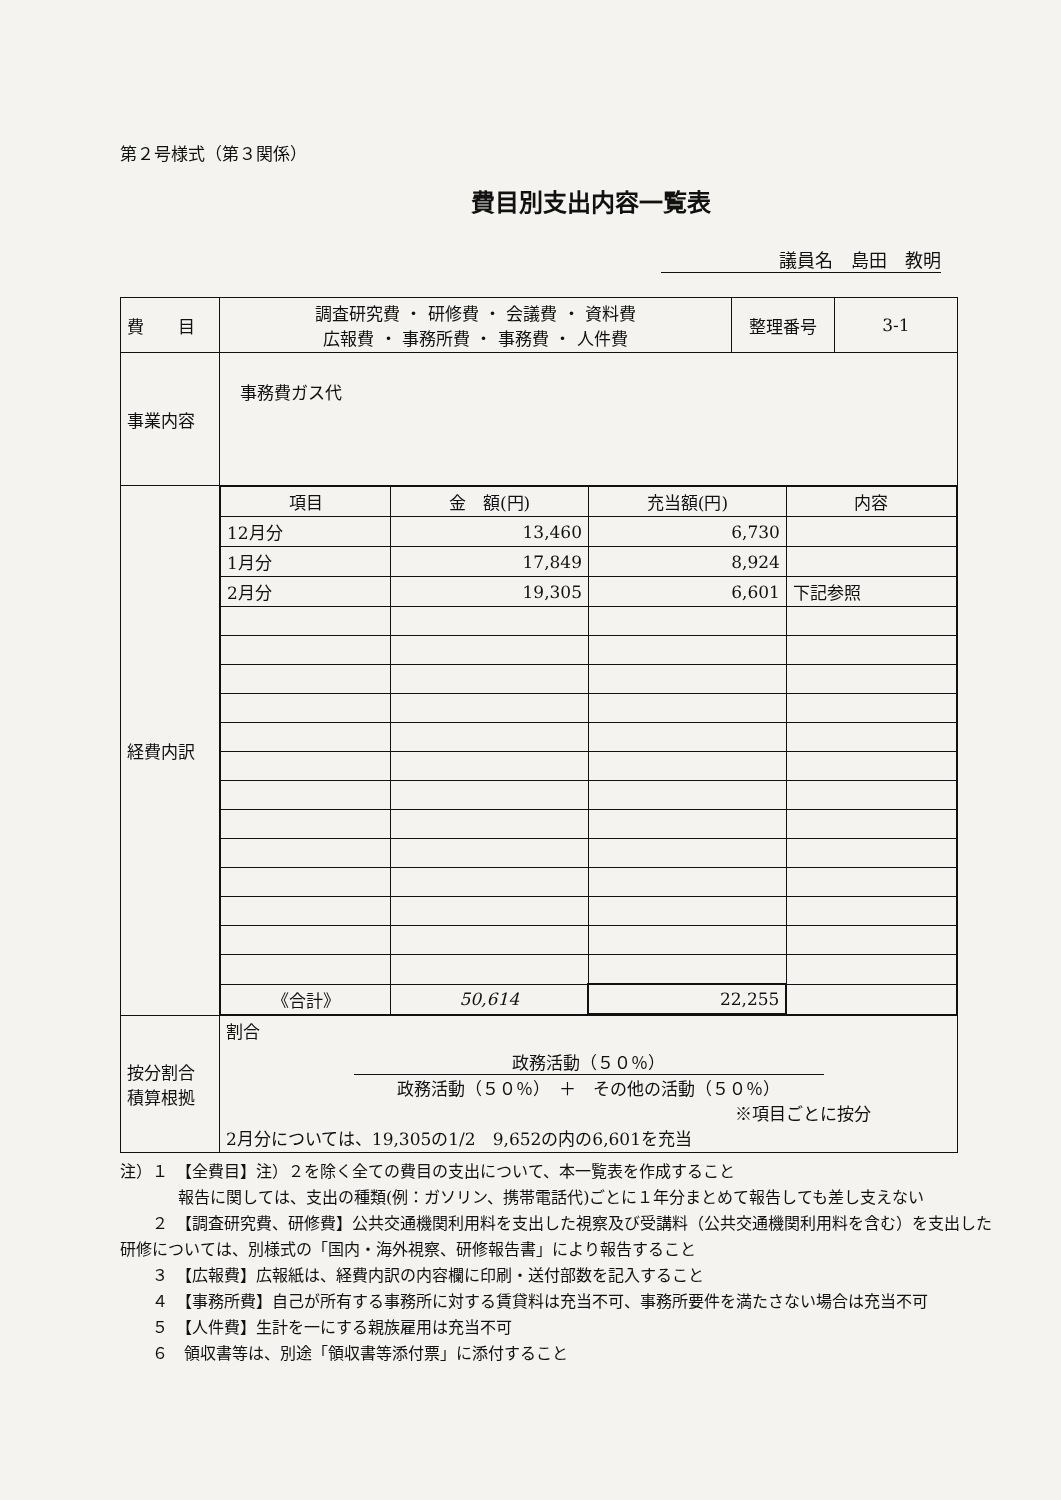第２号様式（第３関係）
費目別支出内容一覧表
議員名　島田　教明
| 費 目 | 調査研究費 ・ 研修費 ・ 会議費 ・ 資料費 広報費 ・ 事務所費 ・ 事務費 ・ 人件費 | 整理番号 | 3-1 |
| 事業内容 | 事務費ガス代 | | |
| 経費内訳 | / 項目 / 金 額(円) / 充当額(円) / 内容 / / 12月分 / 13,460 / 6,730 / / / 1月分 / 17,849 / 8,924 / / / 2月分 / 19,305 / 6,601 / 下記参照 / / 《合計》 / 50,614 / 22,255 / / | | |
| 按分割合 積算根拠 | 割合 政務活動（５０％） 政務活動（５０％） ＋ その他の活動（５０％） ※項目ごとに按分 2月分については、19,305の1/2 9,652の内の6,601を充当 | | |
注）１　【全費目】注）２を除く全ての費目の支出について、本一覧表を作成すること
報告に関しては、支出の種類(例：ガソリン、携帯電話代)ごとに１年分まとめて報告しても差し支えない
　　２　【調査研究費、研修費】公共交通機関利用料を支出した視察及び受講料（公共交通機関利用料を含む）を支出した研修については、別様式の「国内・海外視察、研修報告書」により報告すること
　　３　【広報費】広報紙は、経費内訳の内容欄に印刷・送付部数を記入すること
　　４　【事務所費】自己が所有する事務所に対する賃貸料は充当不可、事務所要件を満たさない場合は充当不可
　　５　【人件費】生計を一にする親族雇用は充当不可
　　６　領収書等は、別途「領収書等添付票」に添付すること